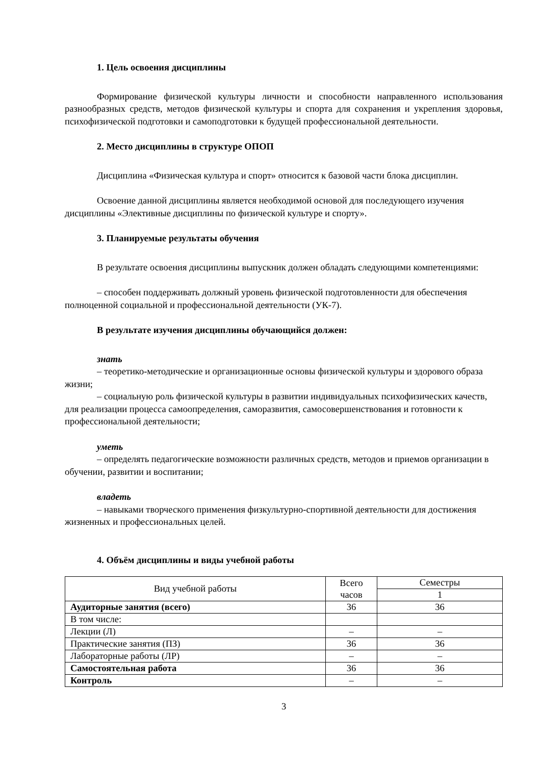1. Цель освоения дисциплины
Формирование физической культуры личности и способности направленного использования разнообразных средств, методов физической культуры и спорта для сохранения и укрепления здоровья, психофизической подготовки и самоподготовки к будущей профессиональной деятельности.
2. Место дисциплины в структуре ОПОП
Дисциплина «Физическая культура и спорт» относится к базовой части блока дисциплин.
Освоение данной дисциплины является необходимой основой для последующего изучения дисциплины «Элективные дисциплины по физической культуре и спорту».
3. Планируемые результаты обучения
В результате освоения дисциплины выпускник должен обладать следующими компетенциями:
– способен поддерживать должный уровень физической подготовленности для обеспечения полноценной социальной и профессиональной деятельности (УК-7).
В результате изучения дисциплины обучающийся должен:
знать
– теоретико-методические и организационные основы физической культуры и здорового образа жизни;
– социальную роль физической культуры в развитии индивидуальных психофизических качеств, для реализации процесса самоопределения, саморазвития, самосовершенствования и готовности к профессиональной деятельности;
уметь
– определять педагогические возможности различных средств, методов и приемов организации в обучении, развитии и воспитании;
владеть
– навыками творческого применения физкультурно-спортивной деятельности для достижения жизненных и профессиональных целей.
4. Объём дисциплины и виды учебной работы
| Вид учебной работы | Всего часов | Семестры |
| | | 1 |
| Аудиторные занятия (всего) | 36 | 36 |
| В том числе: | | |
| Лекции (Л) | – | – |
| Практические занятия (ПЗ) | 36 | 36 |
| Лабораторные работы (ЛР) | – | – |
| Самостоятельная работа | 36 | 36 |
| Контроль | – | – |
3